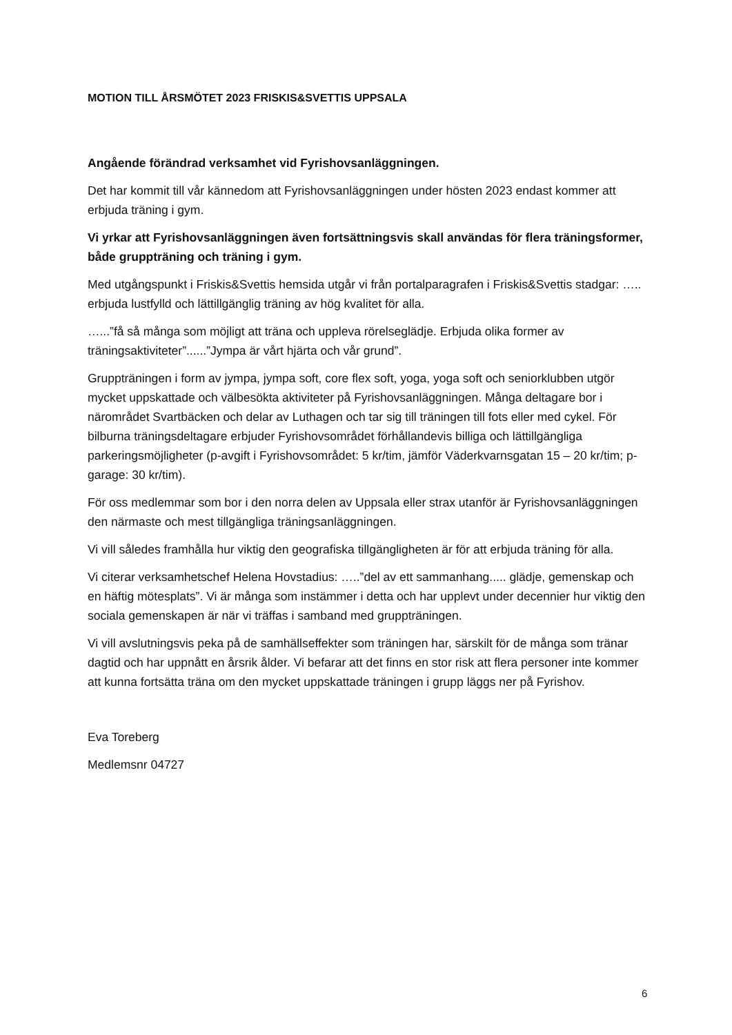MOTION TILL ÅRSMÖTET 2023 FRISKIS&SVETTIS UPPSALA
Angående förändrad verksamhet vid Fyrishovsanläggningen.
Det har kommit till vår kännedom att Fyrishovsanläggningen under hösten 2023 endast kommer att erbjuda träning i gym.
Vi yrkar att Fyrishovsanläggningen även fortsättningsvis skall användas för flera träningsformer, både gruppträning och träning i gym.
Med utgångspunkt i Friskis&Svettis hemsida utgår vi från portalparagrafen i Friskis&Svettis stadgar: ….. erbjuda lustfylld och lättillgänglig träning av hög kvalitet för alla.
…...”få så många som möjligt att träna och uppleva rörelseglädje. Erbjuda olika former av träningsaktiviteter”......”Jympa är vårt hjärta och vår grund”.
Gruppträningen i form av jympa, jympa soft, core flex soft, yoga, yoga soft och seniorklubben utgör mycket uppskattade och välbesökta aktiviteter på Fyrishovsanläggningen. Många deltagare bor i närområdet Svartbäcken och delar av Luthagen och tar sig till träningen till fots eller med cykel. För bilburna träningsdeltagare erbjuder Fyrishovsområdet förhållandevis billiga och lättillgängliga parkeringsmöjligheter (p-avgift i Fyrishovsområdet: 5 kr/tim, jämför Väderkvarnsgatan 15 – 20 kr/tim; p-garage: 30 kr/tim).
För oss medlemmar som bor i den norra delen av Uppsala eller strax utanför är Fyrishovsanläggningen den närmaste och mest tillgängliga träningsanläggningen.
Vi vill således framhålla hur viktig den geografiska tillgängligheten är för att erbjuda träning för alla.
Vi citerar verksamhetschef Helena Hovstadius: …..”del av ett sammanhang..... glädje, gemenskap och en häftig mötesplats”. Vi är många som instämmer i detta och har upplevt under decennier hur viktig den sociala gemenskapen är när vi träffas i samband med gruppträningen.
Vi vill avslutningsvis peka på de samhällseffekter som träningen har, särskilt för de många som tränar dagtid och har uppnått en årsrik ålder. Vi befarar att det finns en stor risk att flera personer inte kommer att kunna fortsätta träna om den mycket uppskattade träningen i grupp läggs ner på Fyrishov.
Eva Toreberg
Medlemsnr 04727
6